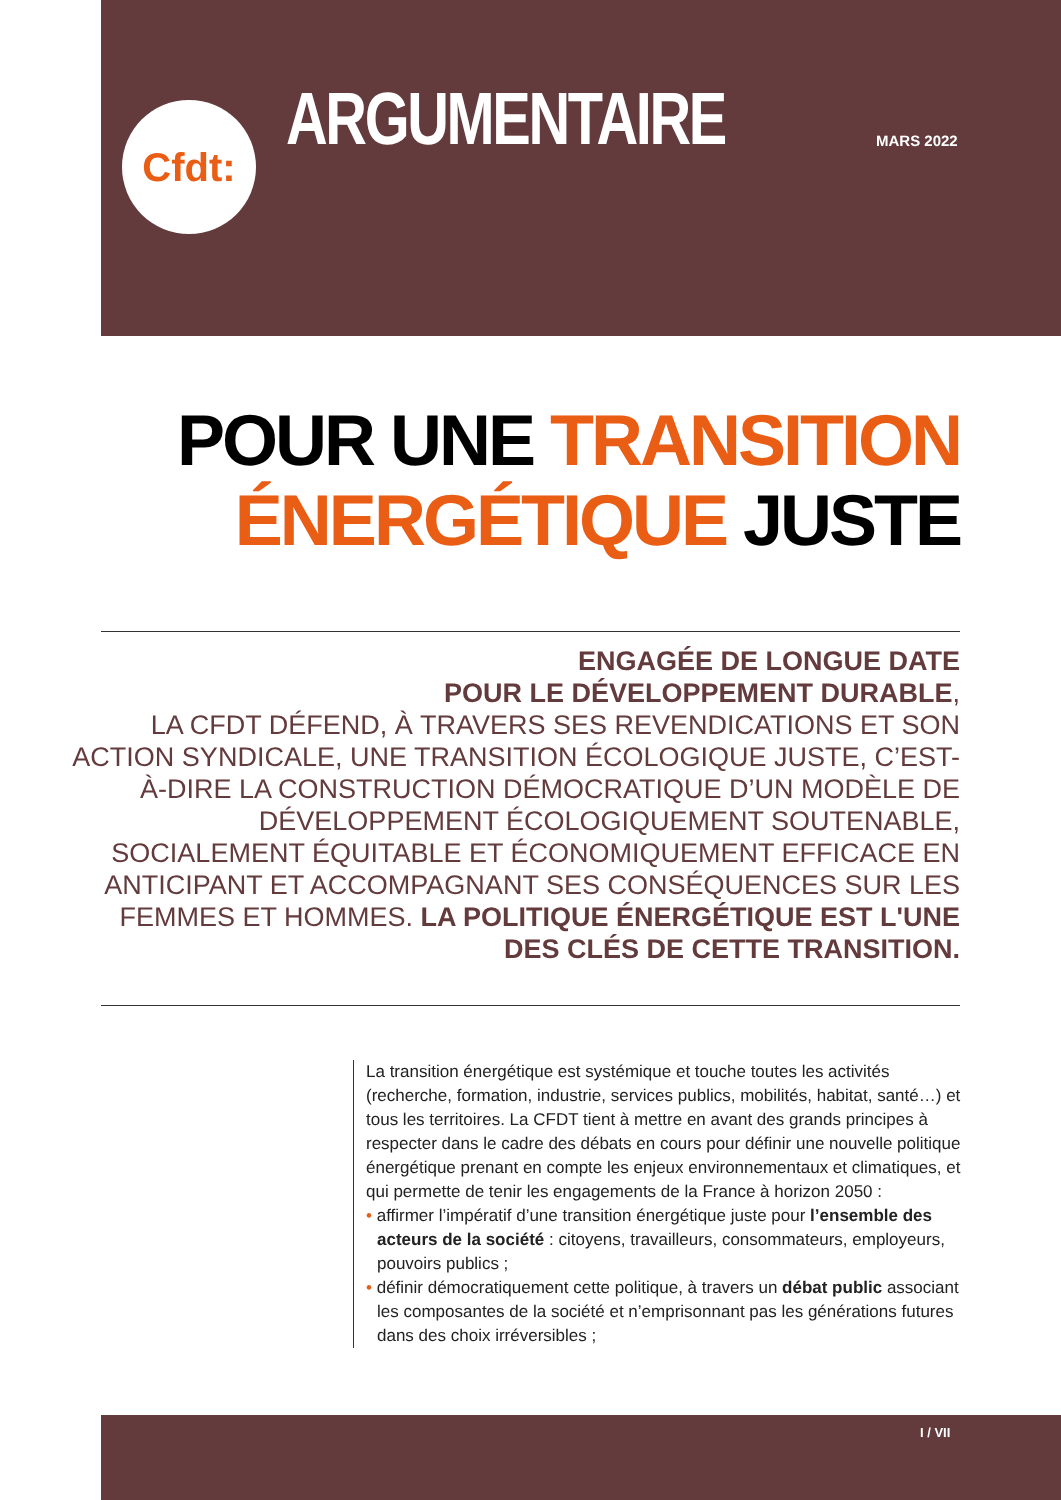Cfdt:
ARGUMENTAIRE
MARS 2022
POUR UNE TRANSITION
ÉNERGÉTIQUE JUSTE
ENGAGÉE DE LONGUE DATE
POUR LE DÉVELOPPEMENT DURABLE,
LA CFDT DÉFEND, À TRAVERS SES REVENDICATIONS ET SON ACTION SYNDICALE, UNE TRANSITION ÉCOLOGIQUE JUSTE, C’EST-À-DIRE LA CONSTRUCTION DÉMOCRATIQUE D’UN MODÈLE DE DÉVELOPPEMENT ÉCOLOGIQUEMENT SOUTENABLE, SOCIALEMENT ÉQUITABLE ET ÉCONOMIQUEMENT EFFICACE EN ANTICIPANT ET ACCOMPAGNANT SES CONSÉQUENCES SUR LES FEMMES ET HOMMES. LA POLITIQUE ÉNERGÉTIQUE EST L'UNE DES CLÉS DE CETTE TRANSITION.
La transition énergétique est systémique et touche toutes les activités (recherche, formation, industrie, services publics, mobilités, habitat, santé…) et tous les territoires. La CFDT tient à mettre en avant des grands principes à respecter dans le cadre des débats en cours pour définir une nouvelle politique énergétique prenant en compte les enjeux environnementaux et climatiques, et qui permette de tenir les engagements de la France à horizon 2050 :
• affirmer l’impératif d’une transition énergétique juste pour l’ensemble des acteurs de la société : citoyens, travailleurs, consommateurs, employeurs, pouvoirs publics ;
• définir démocratiquement cette politique, à travers un débat public associant les composantes de la société et n’emprisonnant pas les générations futures dans des choix irréversibles ;
I / VII